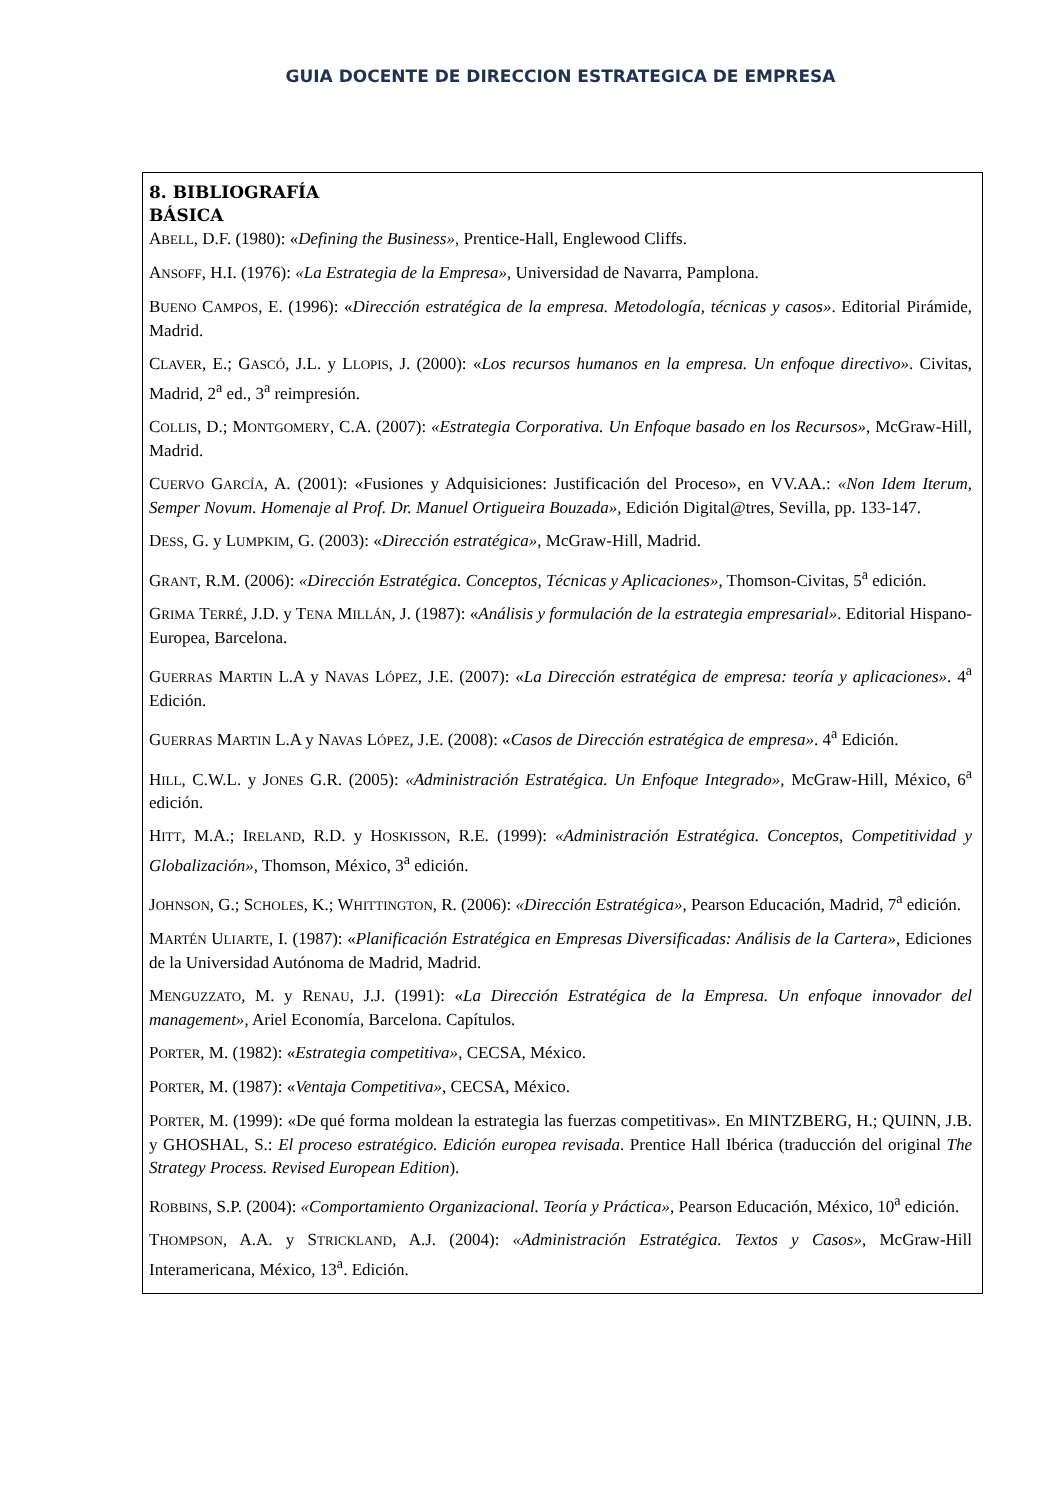GUIA DOCENTE DE DIRECCION ESTRATEGICA DE EMPRESA
8. BIBLIOGRAFÍA
BÁSICA
ABELL, D.F. (1980): «Defining the Business», Prentice-Hall, Englewood Cliffs.
ANSOFF, H.I. (1976): «La Estrategia de la Empresa», Universidad de Navarra, Pamplona.
BUENO CAMPOS, E. (1996): «Dirección estratégica de la empresa. Metodología, técnicas y casos». Editorial Pirámide, Madrid.
CLAVER, E.; GASCÓ, J.L. y LLOPIS, J. (2000): «Los recursos humanos en la empresa. Un enfoque directivo». Civitas, Madrid, 2<sup>a</sup> ed., 3<sup>a</sup> reimpresión.
COLLIS, D.; MONTGOMERY, C.A. (2007): «Estrategia Corporativa. Un Enfoque basado en los Recursos», McGraw-Hill, Madrid.
CUERVO GARCÍA, A. (2001): «Fusiones y Adquisiciones: Justificación del Proceso», en VV.AA.: «Non Idem Iterum, Semper Novum. Homenaje al Prof. Dr. Manuel Ortigueira Bouzada», Edición Digital@tres, Sevilla, pp. 133-147.
DESS, G. y LUMPKIM, G. (2003): «Dirección estratégica», McGraw-Hill, Madrid.
GRANT, R.M. (2006): «Dirección Estratégica. Conceptos, Técnicas y Aplicaciones», Thomson-Civitas, 5<sup>a</sup> edición.
GRIMA TERRÉ, J.D. y TENA MILLÁN, J. (1987): «Análisis y formulación de la estrategia empresarial». Editorial Hispano-Europea, Barcelona.
GUERRAS MARTIN L.A y NAVAS LÓPEZ, J.E. (2007): «La Dirección estratégica de empresa: teoría y aplicaciones». 4<sup>a</sup> Edición.
GUERRAS MARTIN L.A y NAVAS LÓPEZ, J.E. (2008): «Casos de Dirección estratégica de empresa». 4<sup>a</sup> Edición.
HILL, C.W.L. y JONES G.R. (2005): «Administración Estratégica. Un Enfoque Integrado», McGraw-Hill, México, 6<sup>a</sup> edición.
HITT, M.A.; IRELAND, R.D. y HOSKISSON, R.E. (1999): «Administración Estratégica. Conceptos, Competitividad y Globalización», Thomson, México, 3<sup>a</sup> edición.
JOHNSON, G.; SCHOLES, K.; WHITTINGTON, R. (2006): «Dirección Estratégica», Pearson Educación, Madrid, 7<sup>a</sup> edición.
MARTÉN ULIARTE, I. (1987): «Planificación Estratégica en Empresas Diversificadas: Análisis de la Cartera», Ediciones de la Universidad Autónoma de Madrid, Madrid.
MENGUZZATO, M. y RENAU, J.J. (1991): «La Dirección Estratégica de la Empresa. Un enfoque innovador del management», Ariel Economía, Barcelona. Capítulos.
PORTER, M. (1982): «Estrategia competitiva», CECSA, México.
PORTER, M. (1987): «Ventaja Competitiva», CECSA, México.
PORTER, M. (1999): «De qué forma moldean la estrategia las fuerzas competitivas». En MINTZBERG, H.; QUINN, J.B. y GHOSHAL, S.: El proceso estratégico. Edición europea revisada. Prentice Hall Ibérica (traducción del original The Strategy Process. Revised European Edition).
ROBBINS, S.P. (2004): «Comportamiento Organizacional. Teoría y Práctica», Pearson Educación, México, 10<sup>a</sup> edición.
THOMPSON, A.A. y STRICKLAND, A.J. (2004): «Administración Estratégica. Textos y Casos», McGraw-Hill Interamericana, México, 13<sup>a</sup>. Edición.